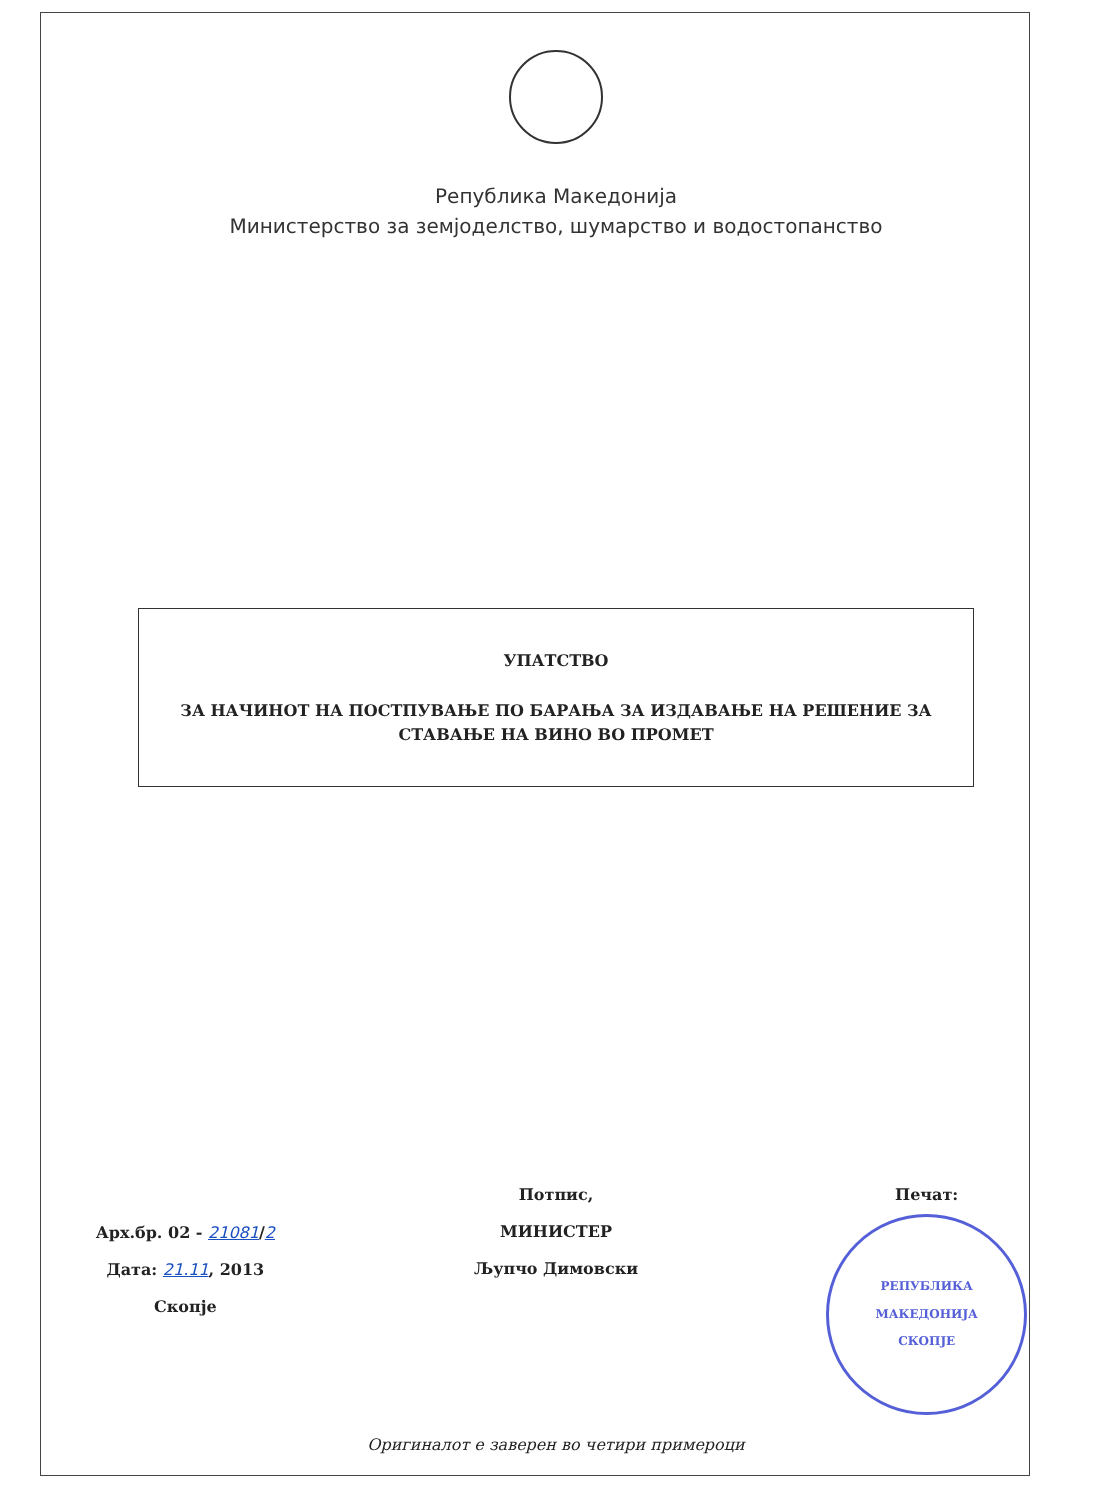Република Македонија
Министерство за земјоделство, шумарство и водостопанство
УПАТСТВО
ЗА НАЧИНОТ НА ПОСТПУВАЊЕ ПО БАРАЊА ЗА ИЗДАВАЊЕ НА РЕШЕНИЕ ЗА
СТАВАЊЕ НА ВИНО ВО ПРОМЕТ
Арх.бр. 02 - 21081/2
Дата: 21.11, 2013
Скопје
Потпис,
МИНИСТЕР
Љупчо Димовски
Печат:
РЕПУБЛИКА МАКЕДОНИЈА
СКОПЈЕ
Оригиналот е заверен во четири примероци